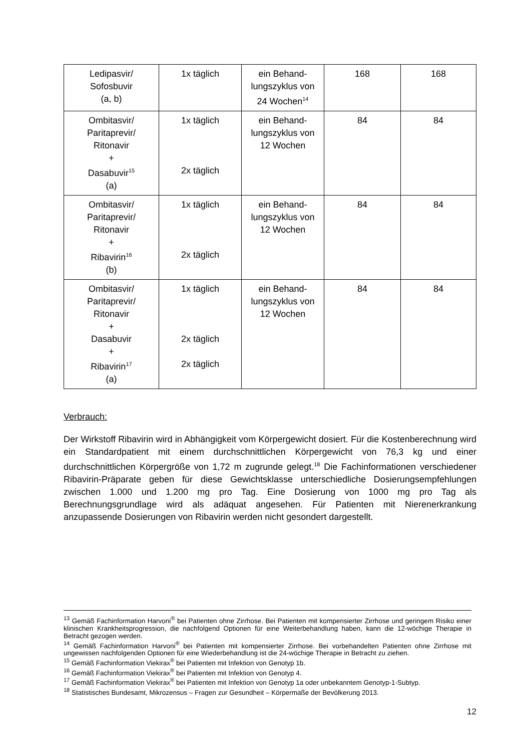| Ledipasvir/ Sofosbuvir (a, b) | 1x täglich | ein Behand- lungszyklus von 24 Wochen<sup>14</sup> | 168 | 168 |
| Ombitasvir/ Paritaprevir/ Ritonavir + Dasabuvir<sup>15</sup> (a) | 1x täglich 2x täglich | ein Behand- lungszyklus von 12 Wochen | 84 | 84 |
| Ombitasvir/ Paritaprevir/ Ritonavir + Ribavirin<sup>16</sup> (b) | 1x täglich 2x täglich | ein Behand- lungszyklus von 12 Wochen | 84 | 84 |
| Ombitasvir/ Paritaprevir/ Ritonavir + Dasabuvir + Ribavirin<sup>17</sup> (a) | 1x täglich 2x täglich 2x täglich | ein Behand- lungszyklus von 12 Wochen | 84 | 84 |
Verbrauch:
Der Wirkstoff Ribavirin wird in Abhängigkeit vom Körpergewicht dosiert. Für die Kostenberechnung wird ein Standardpatient mit einem durchschnittlichen Körpergewicht von 76,3 kg und einer durchschnittlichen Körpergröße von 1,72 m zugrunde gelegt.<sup>18</sup> Die Fachinformationen verschiedener Ribavirin-Präparate geben für diese Gewichtsklasse unterschiedliche Dosierungsempfehlungen zwischen 1.000 und 1.200 mg pro Tag. Eine Dosierung von 1000 mg pro Tag als Berechnungsgrundlage wird als adäquat angesehen. Für Patienten mit Nierenerkrankung anzupassende Dosierungen von Ribavirin werden nicht gesondert dargestellt.
<sup>13</sup> Gemäß Fachinformation Harvoni<sup>®</sup> bei Patienten ohne Zirrhose. Bei Patienten mit kompensierter Zirrhose und geringem Risiko einer klinischen Krankheitsprogression, die nachfolgend Optionen für eine Weiterbehandlung haben, kann die 12-wöchige Therapie in Betracht gezogen werden.
<sup>14</sup> Gemäß Fachinformation Harvoni<sup>®</sup> bei Patienten mit kompensierter Zirrhose. Bei vorbehandelten Patienten ohne Zirrhose mit ungewissen nachfolgenden Optionen für eine Wiederbehandlung ist die 24-wöchige Therapie in Betracht zu ziehen.
<sup>15</sup> Gemäß Fachinformation Viekirax<sup>®</sup> bei Patienten mit Infektion von Genotyp 1b.
<sup>16</sup> Gemäß Fachinformation Viekirax<sup>®</sup> bei Patienten mit Infektion von Genotyp 4.
<sup>17</sup> Gemäß Fachinformation Viekirax<sup>®</sup> bei Patienten mit Infektion von Genotyp 1a oder unbekanntem Genotyp-1-Subtyp.
<sup>18</sup> Statistisches Bundesamt, Mikrozensus – Fragen zur Gesundheit – Körpermaße der Bevölkerung 2013.
12